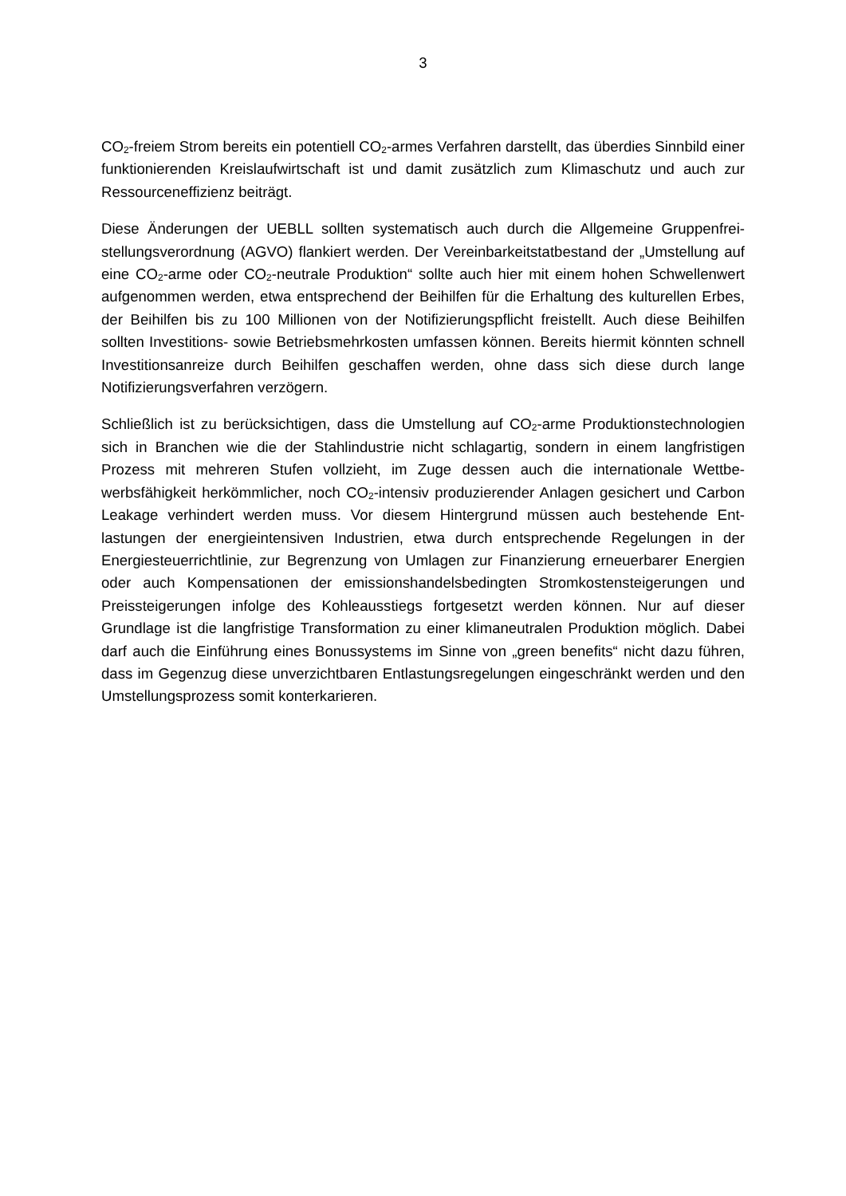3
CO<sub>2</sub>-freiem Strom bereits ein potentiell CO<sub>2</sub>-armes Verfahren darstellt, das überdies Sinnbild einer funktionierenden Kreislaufwirtschaft ist und damit zusätzlich zum Klimaschutz und auch zur Ressourceneffizienz beiträgt.
Diese Änderungen der UEBLL sollten systematisch auch durch die Allgemeine Gruppenfrei­stellungsverordnung (AGVO) flankiert werden. Der Vereinbarkeitstatbestand der „Umstellung auf eine CO<sub>2</sub>-arme oder CO<sub>2</sub>-neutrale Produktion“ sollte auch hier mit einem hohen Schwel­lenwert aufgenommen werden, etwa entsprechend der Beihilfen für die Erhaltung des kultu­rellen Erbes, der Beihilfen bis zu 100 Millionen von der Notifizierungspflicht freistellt. Auch diese Beihilfen sollten Investitions- sowie Betriebsmehrkosten umfassen können. Bereits hier­mit könnten schnell Investitionsanreize durch Beihilfen geschaffen werden, ohne dass sich diese durch lange Notifizierungsverfahren verzögern.
Schließlich ist zu berücksichtigen, dass die Umstellung auf CO<sub>2</sub>-arme Produktionstechnolo­gien sich in Branchen wie die der Stahlindustrie nicht schlagartig, sondern in einem langfristi­gen Prozess mit mehreren Stufen vollzieht, im Zuge dessen auch die internationale Wettbe­werbsfähigkeit herkömmlicher, noch CO<sub>2</sub>-intensiv produzierender Anlagen gesichert und Car­bon Leakage verhindert werden muss. Vor diesem Hintergrund müssen auch bestehende Ent­lastungen der energieintensiven Industrien, etwa durch entsprechende Regelungen in der Energiesteuerrichtlinie, zur Begrenzung von Umlagen zur Finanzierung erneuerbarer Energien oder auch Kompensationen der emissionshandelsbedingten Stromkostensteigerungen und Preissteigerungen infolge des Kohleausstiegs fortgesetzt werden können. Nur auf dieser Grundlage ist die langfristige Transformation zu einer klimaneutralen Produktion möglich. Da­bei darf auch die Einführung eines Bonussystems im Sinne von „green benefits“ nicht dazu führen, dass im Gegenzug diese unverzichtbaren Entlastungsregelungen eingeschränkt wer­den und den Umstellungsprozess somit konterkarieren.